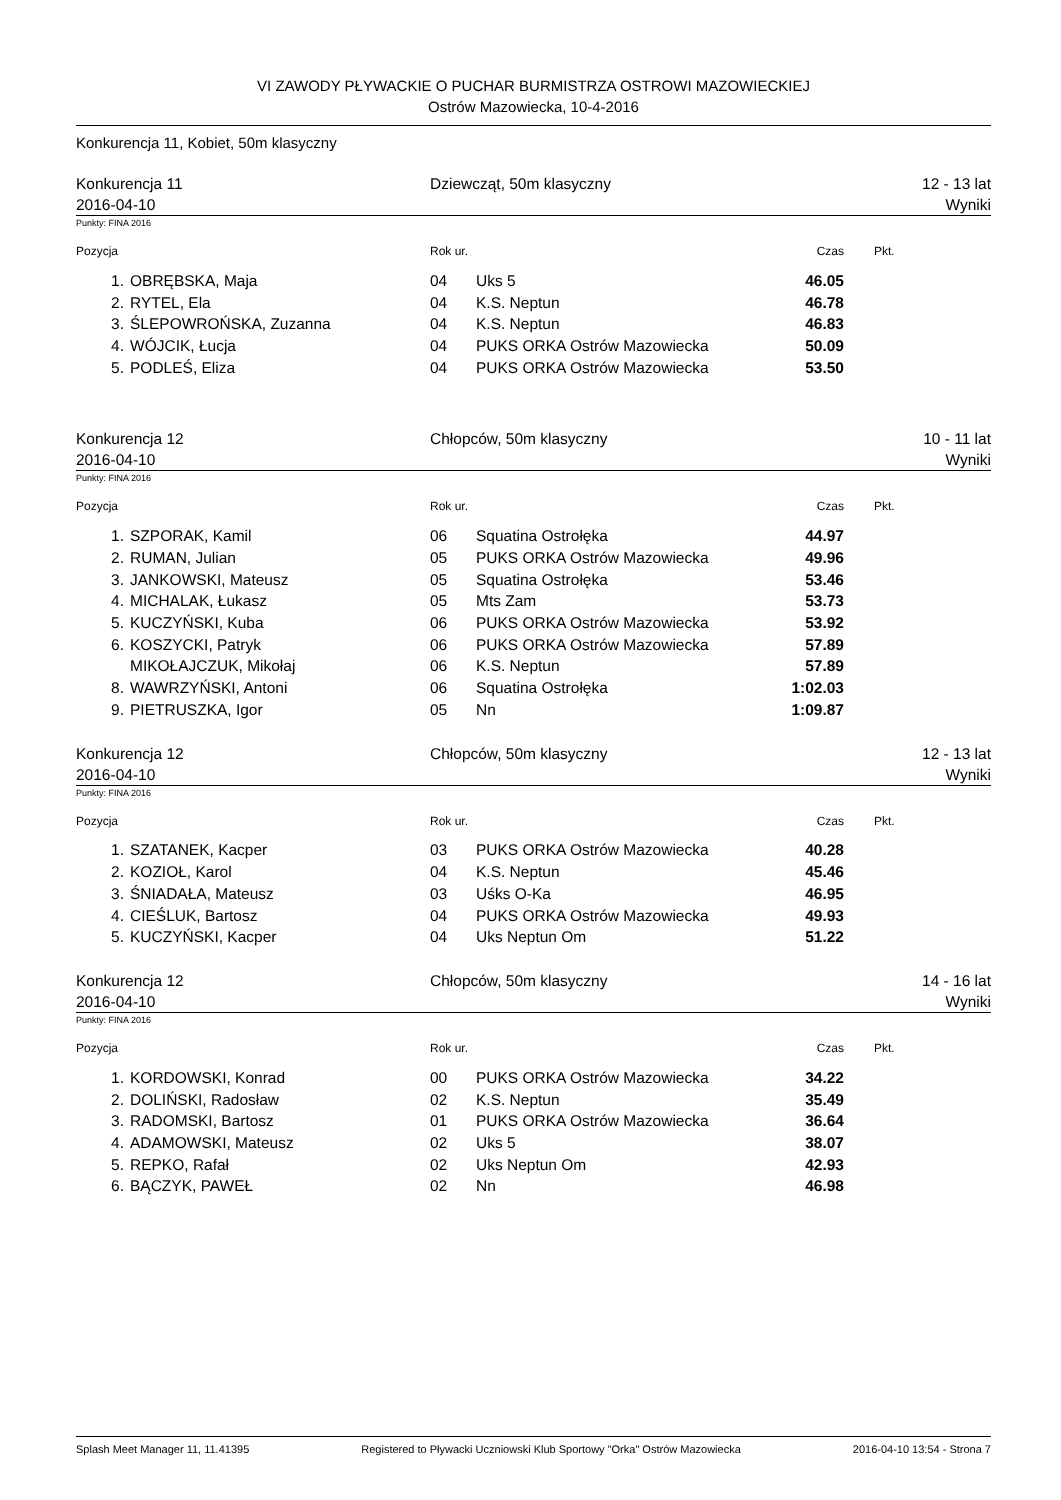VI ZAWODY PŁYWACKIE O PUCHAR BURMISTRZA OSTROWI MAZOWIECKIEJ
Ostrów Mazowiecka, 10-4-2016
Konkurencja 11, Kobiet, 50m klasyczny
Konkurencja 11
2016-04-10
Dziewcząt, 50m klasyczny 12 - 13 lat
Wyniki
Punkty: FINA 2016
| Pozycja | | Rok ur. | | Czas | Pkt. |
| --- | --- | --- | --- | --- | --- |
| 1. | OBRĘBSKA, Maja | 04 | Uks 5 | 46.05 | |
| 2. | RYTEL, Ela | 04 | K.S. Neptun | 46.78 | |
| 3. | ŚLEPOWROŃSKA, Zuzanna | 04 | K.S. Neptun | 46.83 | |
| 4. | WÓJCIK, Łucja | 04 | PUKS ORKA Ostrów Mazowiecka | 50.09 | |
| 5. | PODLEŚ, Eliza | 04 | PUKS ORKA Ostrów Mazowiecka | 53.50 | |
Konkurencja 12
2016-04-10
Chłopców, 50m klasyczny 10 - 11 lat
Wyniki
Punkty: FINA 2016
| Pozycja | | Rok ur. | | Czas | Pkt. |
| --- | --- | --- | --- | --- | --- |
| 1. | SZPORAK, Kamil | 06 | Squatina Ostrołęka | 44.97 | |
| 2. | RUMAN, Julian | 05 | PUKS ORKA Ostrów Mazowiecka | 49.96 | |
| 3. | JANKOWSKI, Mateusz | 05 | Squatina Ostrołęka | 53.46 | |
| 4. | MICHALAK, Łukasz | 05 | Mts Zam | 53.73 | |
| 5. | KUCZYŃSKI, Kuba | 06 | PUKS ORKA Ostrów Mazowiecka | 53.92 | |
| 6. | KOSZYCKI, Patryk | 06 | PUKS ORKA Ostrów Mazowiecka | 57.89 | |
| | MIKOŁAJCZUK, Mikołaj | 06 | K.S. Neptun | 57.89 | |
| 8. | WAWRZYŃSKI, Antoni | 06 | Squatina Ostrołęka | 1:02.03 | |
| 9. | PIETRUSZKA, Igor | 05 | Nn | 1:09.87 | |
Konkurencja 12
2016-04-10
Chłopców, 50m klasyczny 12 - 13 lat
Wyniki
Punkty: FINA 2016
| Pozycja | | Rok ur. | | Czas | Pkt. |
| --- | --- | --- | --- | --- | --- |
| 1. | SZATANEK, Kacper | 03 | PUKS ORKA Ostrów Mazowiecka | 40.28 | |
| 2. | KOZIOŁ, Karol | 04 | K.S. Neptun | 45.46 | |
| 3. | ŚNIADAŁA, Mateusz | 03 | Uśks O-Ka | 46.95 | |
| 4. | CIEŚLUK, Bartosz | 04 | PUKS ORKA Ostrów Mazowiecka | 49.93 | |
| 5. | KUCZYŃSKI, Kacper | 04 | Uks Neptun Om | 51.22 | |
Konkurencja 12
2016-04-10
Chłopców, 50m klasyczny 14 - 16 lat
Wyniki
Punkty: FINA 2016
| Pozycja | | Rok ur. | | Czas | Pkt. |
| --- | --- | --- | --- | --- | --- |
| 1. | KORDOWSKI, Konrad | 00 | PUKS ORKA Ostrów Mazowiecka | 34.22 | |
| 2. | DOLIŃSKI, Radosław | 02 | K.S. Neptun | 35.49 | |
| 3. | RADOMSKI, Bartosz | 01 | PUKS ORKA Ostrów Mazowiecka | 36.64 | |
| 4. | ADAMOWSKI, Mateusz | 02 | Uks 5 | 38.07 | |
| 5. | REPKO, Rafał | 02 | Uks Neptun Om | 42.93 | |
| 6. | BĄCZYK, PAWEŁ | 02 | Nn | 46.98 | |
Splash Meet Manager 11, 11.41395 Registered to Pływacki Uczniowski Klub Sportowy "Orka" Ostrów Mazowiecka 2016-04-10 13:54 - Strona 7